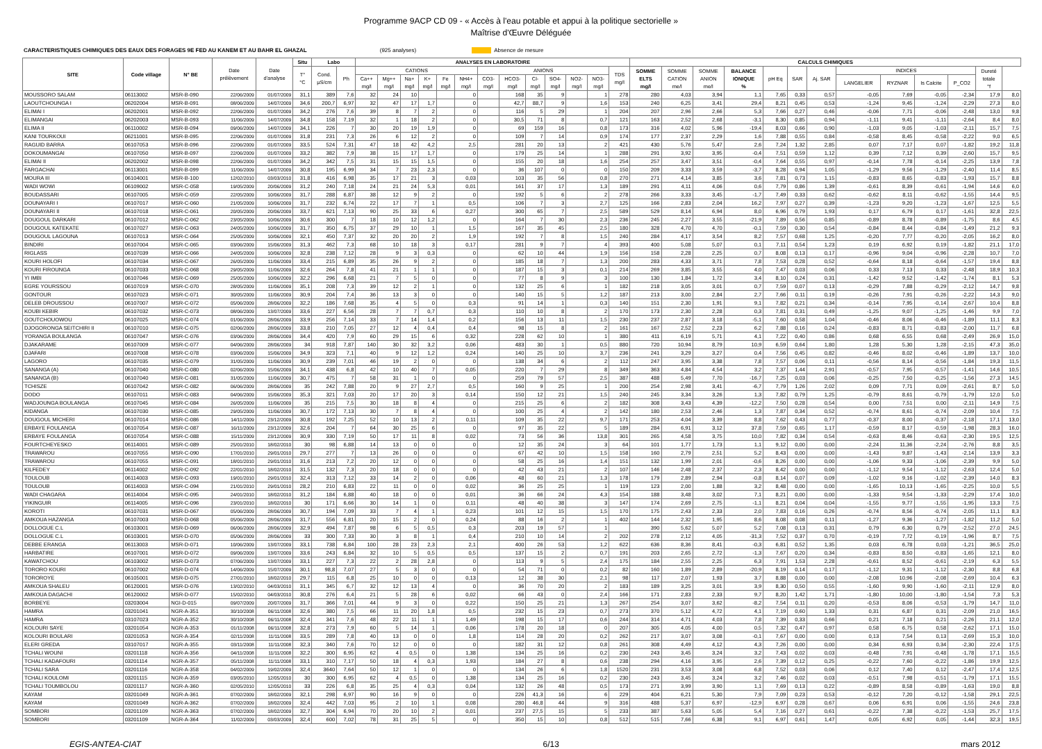Programme 9ACP CD 09 - « Accès à l'eau potable et appui à la politique sectorielle »
Maîtrise d'Œuvre Déléguée
CARACTERISTIQUES CHIMIQUES DES EAUX DES FORAGES 9E FED AU KANEM ET AU BAHR EL GHAZAL (925 analyses) Absence de mesure
| SITE | Code village | N° BE | Date prélèvement | Date d'analyse | Situ | Labo | | ANALYSES EN LABORATOIRE | | | | | | | | | | | | | CALCULS CHIMIQUES | | | | | | | | | | | | |
| --- | --- | --- | --- | --- | --- | --- | --- | --- | --- | --- | --- | --- | --- | --- | --- | --- | --- | --- | --- | --- | --- | --- | --- | --- | --- | --- | --- | --- | --- | --- | --- | --- | --- |
| | | | | | T° °C | Cond. µS/cm | Ph | CATIONS | | | | | | ANIONS | | | | | | TDS mg/l | SOMME ELTS mg/l | SOMME CATION me/l | SOMME ANION me/l | BALANCE IONIQUE % | pH Eq | SAR | Aj. SAR | INDICES | | | | Dureté totale °f | |
| | | | | | | | | Ca++ mg/l | Mg++ mg/l | Na+ mg/l | K+ mg/l | Fe mg/l | NH4+ mg/l | CO3- mg/l | HCO3- mg/l | Cl- mg/l | SO4- mg/l | NO2- mg/l | NO3- mg/l | | | | | | | | | LANGELIER | RYZNAR | Is Calcite | P_CO2 | | |
| MOUSSORO SALAM | 06113002 | MSR-B-090 | 22/06/2009 | 01/07/2009 | 31,1 | 389 | 7,6 | 32 | 24 | 10 | | | 0 | | 168 | 35 | 9 | | 1 | 278 | 280 | 4,03 | 3,94 | 1,1 | 7,65 | 0,33 | 0,57 | -0,05 | 7,69 | -0,05 | -2,34 | 17,9 | 8,0 |
| LAOUTCHOUNGA I | 06202004 | MSR-B-091 | 08/06/2009 | 14/07/2009 | 34,6 | 200,7 | 6,97 | 32 | 47 | 17 | 1,7 | | 0 | | 42,7 | 88,7 | 9 | | 1,6 | 153 | 240 | 6,25 | 3,41 | 29,4 | 8,21 | 0,45 | 0,53 | -1,24 | 9,45 | -1,24 | -2,29 | 27,3 | 8,0 |
| ELIMAI I | 06202001 | MSR-B-092 | 22/06/2009 | 01/07/2009 | 34,2 | 276 | 7,6 | 39 | 8 | 7 | 2 | | 0 | | 116 | 5 | 29 | | 1 | 204 | 207 | 2,96 | 2,66 | 5,3 | 7,66 | 0,27 | 0,46 | -0,06 | 7,71 | -0,06 | -2,48 | 13,0 | 9,8 |
| ELIMANGAI | 06202003 | MSR-B-093 | 11/06/2009 | 14/07/2009 | 34,8 | 158 | 7,19 | 32 | 1 | 18 | 2 | | 0 | | 30,5 | 71 | 8 | | 0,7 | 121 | 163 | 2,52 | 2,68 | -3,1 | 8,30 | 0,85 | 0,94 | -1,11 | 9,41 | -1,11 | -2,64 | 8,4 | 8,0 |
| ELIMA II | 06110002 | MSR-B-094 | 09/06/2009 | 14/07/2009 | 34,1 | 226 | 7 | 30 | 20 | 19 | 1,9 | | 0 | | 69 | 159 | 16 | | 0,8 | 173 | 316 | 4,02 | 5,96 | -19,4 | 8,03 | 0,66 | 0,90 | -1,03 | 9,05 | -1,03 | -2,11 | 15,7 | 7,5 |
| KANI TOURKOUI | 06211001 | MSR-B-095 | 22/06/2009 | 01/07/2009 | 31,8 | 231 | 7,3 | 26 | 6 | 12 | 2 | | 0 | | 109 | 7 | 14 | | 0,9 | 174 | 177 | 2,37 | 2,29 | 1,6 | 7,88 | 0,55 | 0,84 | -0,58 | 8,45 | -0,58 | -2,22 | 9,0 | 6,5 |
| RAGUID BARRA | 06107053 | MSR-B-096 | 22/06/2009 | 01/07/2009 | 33,5 | 524 | 7,31 | 47 | 18 | 42 | 4,2 | | 2,5 | | 281 | 20 | 13 | | 2 | 421 | 430 | 5,76 | 5,47 | 2,6 | 7,24 | 1,32 | 2,85 | 0,07 | 7,17 | 0,07 | -1,82 | 19,2 | 11,8 |
| DOKOUMANGAI | 06107050 | MSR-B-097 | 22/06/2009 | 01/07/2009 | 33,2 | 382 | 7,9 | 38 | 15 | 17 | 1,7 | | 0 | | 179 | 25 | 14 | | 1 | 288 | 291 | 3,92 | 3,95 | -0,4 | 7,51 | 0,59 | 1,12 | 0,39 | 7,12 | 0,39 | -2,60 | 15,7 | 9,5 |
| ELIMAI II | 06202002 | MSR-B-098 | 22/06/2009 | 01/07/2009 | 34,2 | 342 | 7,5 | 31 | 15 | 15 | 1,5 | | 0 | | 155 | 20 | 18 | | 1,6 | 254 | 257 | 3,47 | 3,51 | -0,4 | 7,64 | 0,55 | 0,97 | -0,14 | 7,78 | -0,14 | -2,25 | 13,9 | 7,8 |
| FARGACHAI | 06113001 | MSR-B-099 | 11/06/2009 | 14/07/2009 | 30,8 | 195 | 6,99 | 34 | 7 | 23 | 2,3 | | 0 | | 36 | 107 | 0 | | 0 | 150 | 209 | 3,33 | 3,59 | -3,7 | 8,28 | 0,94 | 1,05 | -1,29 | 9,56 | -1,29 | -2,40 | 11,4 | 8,5 |
| MOURA III | 06104001 | MSR-B-100 | 12/02/2010 | 03/03/2010 | 31,8 | 416 | 6,98 | 35 | 17 | 21 | 3 | | 0,03 | | 103 | 35 | 56 | | 0,8 | 270 | 271 | 4,14 | 3,85 | 3,6 | 7,81 | 0,73 | 1,15 | -0,83 | 8,65 | -0,83 | -1,93 | 15,7 | 8,8 |
| WADI WOWI | 06109002 | MSR-C-058 | 19/05/2009 | 20/06/2009 | 31,2 | 240 | 7,18 | 24 | 21 | 24 | 5,3 | | 0,01 | | 161 | 37 | 17 | | 1,3 | 189 | 291 | 4,11 | 4,06 | 0,6 | 7,79 | 0,86 | 1,39 | -0,61 | 8,39 | -0,61 | -1,94 | 14,6 | 6,0 |
| BOUDASSARI | 06107005 | MSR-C-059 | 22/05/2009 | 10/06/2009 | 31,7 | 288 | 6,87 | 38 | 12 | 9 | 2 | | 0 | | 192 | 5 | 6 | | 2 | 278 | 266 | 3,33 | 3,45 | -1,7 | 7,49 | 0,33 | 0,62 | -0,62 | 8,11 | -0,62 | -1,55 | 14,4 | 9,5 |
| DOUNAYARI I | 06107017 | MSR-C-060 | 21/05/2009 | 10/06/2009 | 31,7 | 232 | 6,74 | 22 | 17 | 7 | 1 | | 0,5 | | 106 | 7 | 3 | | 2,7 | 125 | 166 | 2,83 | 2,04 | 16,2 | 7,97 | 0,27 | 0,39 | -1,23 | 9,20 | -1,23 | -1,67 | 12,5 | 5,5 |
| DOUNAYARI II | 06107018 | MSR-C-061 | 20/05/2009 | 20/06/2009 | 33,7 | 621 | 7,13 | 90 | 25 | 33 | 6 | | 0,27 | | 300 | 65 | 7 | | 2,5 | 589 | 529 | 8,14 | 6,94 | 8,0 | 6,96 | 0,79 | 1,93 | 0,17 | 6,79 | 0,17 | -1,61 | 32,8 | 22,5 |
| DOUGOUL DARKARI | 06107012 | MSR-C-062 | 23/05/2009 | 10/06/2009 | 30,6 | 300 | 7 | 18 | 10 | 12 | 1,2 | | 0 | | 164 | 7 | 30 | | 2,3 | 236 | 245 | 2,27 | 3,55 | -21,9 | 7,89 | 0,56 | 0,85 | -0,89 | 8,78 | -0,89 | -1,75 | 8,6 | 4,5 |
| DOUGOUL KATEKATE | 06107027 | MSR-C-063 | 24/05/2009 | 10/06/2009 | 31,7 | 350 | 6,75 | 37 | 29 | 10 | 1 | | 1,5 | | 167 | 35 | 45 | | 2,5 | 180 | 328 | 4,70 | 4,70 | -0,1 | 7,59 | 0,30 | 0,54 | -0,84 | 8,44 | -0,84 | -1,49 | 21,2 | 9,3 |
| DOUGOUL LAGOUNA | 06107013 | MSR-C-064 | 25/05/2009 | 10/06/2009 | 32,1 | 450 | 7,37 | 32 | 20 | 20 | 2 | | 1,9 | | 192 | 7 | 8 | | 1,5 | 240 | 284 | 4,17 | 3,54 | 8,2 | 7,57 | 0,68 | 1,25 | -0,20 | 7,77 | -0,20 | -2,05 | 16,2 | 8,0 |
| BINDIRI | 06107004 | MSR-C-065 | 03/06/2009 | 15/06/2009 | 31,3 | 462 | 7,3 | 68 | 10 | 18 | 3 | | 0,17 | | 281 | 9 | 7 | | 4 | 393 | 400 | 5,08 | 5,07 | 0,1 | 7,11 | 0,54 | 1,23 | 0,19 | 6,92 | 0,19 | -1,82 | 21,1 | 17,0 |
| RIGLASS | 06107039 | MSR-C-066 | 24/05/2009 | 10/06/2009 | 32,8 | 238 | 7,12 | 28 | 9 | 3 | 0,3 | | 0 | | 62 | 10 | 44 | | 1,9 | 156 | 158 | 2,28 | 2,25 | 0,7 | 8,08 | 0,13 | 0,17 | -0,96 | 9,04 | -0,96 | -2,28 | 10,7 | 7,0 |
| KOURI HOLOFI | 06107034 | MSR-C-067 | 26/05/2009 | 11/06/2009 | 33,4 | 215 | 6,89 | 35 | 26 | 9 | 2 | | 0 | | 185 | 18 | 7 | | 1,3 | 200 | 283 | 4,33 | 3,71 | 7,8 | 7,53 | 0,28 | 0,52 | -0,64 | 8,18 | -0,64 | -1,57 | 19,4 | 8,8 |
| KOURI FIROUNGA | 06107033 | MSR-C-068 | 29/05/2009 | 11/06/2009 | 32,6 | 264 | 7,8 | 41 | 21 | 1 | 1 | | 0 | | 187 | 15 | 3 | | 0,1 | 214 | 269 | 3,85 | 3,55 | 4,0 | 7,47 | 0,03 | 0,06 | 0,33 | 7,13 | 0,33 | -2,48 | 18,9 | 10,3 |
| YI IMBI | 06107046 | MSR-C-069 | 25/05/2009 | 10/06/2009 | 32,2 | 296 | 6,68 | 21 | 7 | 5 | 0 | | 0 | | 77 | 8 | 9 | | 3 | 100 | 130 | 1,84 | 1,72 | 3,4 | 8,10 | 0,24 | 0,31 | -1,42 | 9,52 | -1,42 | -1,74 | 8,1 | 5,3 |
| EGRE YOURSSOU | 06107019 | MSR-C-070 | 28/05/2009 | 11/06/2009 | 35,1 | 208 | 7,3 | 39 | 12 | 2 | 1 | | 0 | | 132 | 25 | 6 | | 1 | 182 | 218 | 3,05 | 3,01 | 0,7 | 7,59 | 0,07 | 0,13 | -0,29 | 7,88 | -0,29 | -2,12 | 14,7 | 9,8 |
| GONTOUR | 06107023 | MSR-C-071 | 30/05/2009 | 11/06/2009 | 30,9 | 204 | 7,4 | 36 | 13 | 3 | 0 | | 0 | | 140 | 15 | 5 | | 1,2 | 187 | 213 | 3,00 | 2,84 | 2,7 | 7,66 | 0,11 | 0,19 | -0,26 | 7,91 | -0,26 | -2,22 | 14,3 | 9,0 |
| DELEB DROUSSOU | 06107007 | MSR-C-072 | 05/06/2009 | 28/06/2009 | 32,2 | 186 | 7,68 | 35 | 4 | 5 | 0 | | 0,3 | | 91 | 14 | 1 | | 0,3 | 140 | 151 | 2,30 | 1,91 | 9,1 | 7,82 | 0,21 | 0,34 | -0,14 | 7,95 | -0,14 | -2,67 | 10,4 | 8,8 |
| KOUBI KEBIR | 06107032 | MSR-C-073 | 08/06/2009 | 13/07/2009 | 33,6 | 227 | 6,56 | 28 | 7 | 7 | 0,7 | | 0,3 | | 110 | 10 | 8 | | 2 | 170 | 173 | 2,30 | 2,28 | 0,3 | 7,81 | 0,31 | 0,49 | -1,25 | 9,07 | -1,25 | -1,46 | 9,9 | 7,0 |
| GOUTCHOUOWOU | 06107025 | MSR-C-074 | 01/06/2009 | 28/06/2009 | 33,9 | 256 | 7,14 | 33 | 7 | 14 | 1,4 | | 0,2 | | 156 | 13 | 11 | | 1,5 | 230 | 237 | 2,87 | 3,18 | -5,1 | 7,60 | 0,58 | 1,04 | -0,46 | 8,06 | -0,46 | -1,89 | 11,1 | 8,3 |
| DJOGORONGA SEITCHIRI II | 06107010 | MSR-C-075 | 02/06/2009 | 28/06/2009 | 33,8 | 210 | 7,05 | 27 | 12 | 4 | 0,4 | | 0,4 | | 98 | 15 | 8 | | 2 | 161 | 167 | 2,52 | 2,23 | 6,2 | 7,88 | 0,16 | 0,24 | -0,83 | 8,71 | -0,83 | -2,00 | 11,7 | 6,8 |
| YORANGA BOULANGA | 06107047 | MSR-C-076 | 03/06/2009 | 28/06/2009 | 34,4 | 420 | 7,9 | 60 | 29 | 15 | 6 | | 0,32 | | 228 | 62 | 10 | | 1 | 380 | 411 | 6,19 | 5,71 | 4,1 | 7,22 | 0,40 | 0,86 | 0,68 | 6,55 | 0,68 | -2,49 | 26,9 | 15,0 |
| DJAKARAME | 06107009 | MSR-C-077 | 04/06/2009 | 28/06/2009 | 34 | 918 | 7,87 | 140 | 30 | 32 | 3,2 | | 0,06 | | 483 | 30 | 1 | | 0,5 | 880 | 720 | 10,94 | 8,79 | 10,9 | 6,59 | 0,64 | 1,80 | 1,28 | 5,30 | 1,28 | -2,15 | 47,3 | 35,0 |
| DJAFARI | 06107008 | MSR-C-078 | 03/06/2009 | 15/06/2009 | 34,9 | 323 | 7,1 | 40 | 9 | 12 | 1,2 | | 0,24 | | 140 | 25 | 10 | | 3,7 | 236 | 241 | 3,29 | 3,27 | 0,4 | 7,56 | 0,45 | 0,82 | -0,46 | 8,02 | -0,46 | -1,89 | 13,7 | 10,0 |
| LAGORO | 06107035 | MSR-C-079 | 31/05/2009 | 11/06/2009 | 30,9 | 239 | 7,01 | 46 | 19 | 2 | 0 | | 0 | | 138 | 34 | 6 | | 2 | 112 | 247 | 3,95 | 3,38 | 7,8 | 7,57 | 0,06 | 0,11 | -0,56 | 8,14 | -0,56 | -1,84 | 19,3 | 11,5 |
| SANANGA (A) | 06107040 | MSR-C-080 | 02/06/2009 | 15/06/2009 | 34,1 | 438 | 6,8 | 42 | 10 | 40 | 7 | | 0,05 | | 220 | 7 | 29 | | 8 | 349 | 363 | 4,84 | 4,54 | 3,2 | 7,37 | 1,44 | 2,91 | -0,57 | 7,95 | -0,57 | -1,41 | 14,6 | 10,5 |
| SANANGA (B) | 06107040 | MSR-C-081 | 31/05/2009 | 11/06/2009 | 30,7 | 475 | 7 | 58 | 31 | 1 | 0 | | 0 | | 259 | 79 | 57 | | 2,5 | 387 | 488 | 5,49 | 7,70 | -16,7 | 7,25 | 0,03 | 0,06 | -0,25 | 7,50 | -0,25 | -1,56 | 27,3 | 14,5 |
| TCHISZE | 06107042 | MSR-C-082 | 06/06/2009 | 28/06/2009 | 35 | 242 | 7,88 | 20 | 9 | 27 | 2,7 | | 0,5 | | 160 | 9 | 25 | | 1 | 200 | 254 | 2,98 | 3,41 | -6,7 | 7,79 | 1,26 | 2,02 | 0,09 | 7,71 | 0,09 | -2,61 | 8,7 | 5,0 |
| DODO | 06107011 | MSR-C-083 | 04/06/2009 | 15/06/2009 | 35,3 | 321 | 7,03 | 20 | 17 | 20 | 3 | | 0,14 | | 150 | 12 | 21 | | 1,5 | 240 | 245 | 3,34 | 3,26 | 1,3 | 7,82 | 0,79 | 1,25 | -0,79 | 8,61 | -0,79 | -1,79 | 12,0 | 5,0 |
| WADJOUNGA BOULANGA | 06107045 | MSR-C-084 | 26/05/2009 | 11/06/2009 | 35 | 215 | 7,5 | 30 | 18 | 8 | 4 | | 0 | | 215 | 25 | 6 | | 2 | 182 | 308 | 3,43 | 4,39 | -12,2 | 7,50 | 0,28 | 0,54 | 0,00 | 7,51 | 0,00 | -2,11 | 14,9 | 7,5 |
| KIDANGA | 06107030 | MSR-C-085 | 29/05/2009 | 11/06/2009 | 30,7 | 172 | 7,13 | 30 | 7 | 8 | 4 | | 0 | | 100 | 25 | 4 | | 2 | 142 | 180 | 2,53 | 2,46 | 1,3 | 7,87 | 0,34 | 0,52 | -0,74 | 8,61 | -0,74 | -2,09 | 10,4 | 7,5 |
| DOUGOUL MICHERI | 06107014 | MSR-C-086 | 14/11/2009 | 23/12/2009 | 30,8 | 192 | 7,25 | 52 | 10 | 13 | 2 | | 0,11 | | 109 | 35 | 22 | | 9,7 | 171 | 253 | 4,04 | 3,39 | 8,8 | 7,62 | 0,43 | 0,77 | -0,37 | 8,00 | -0,37 | -2,18 | 17,1 | 13,0 |
| ERBAYE FOULANGA | 06107054 | MSR-C-087 | 16/11/2009 | 23/12/2009 | 32,6 | 204 | 7 | 64 | 30 | 25 | 6 | | 0 | | 97 | 35 | 22 | | 5 | 189 | 284 | 6,91 | 3,12 | 37,8 | 7,59 | 0,65 | 1,17 | -0,59 | 8,17 | -0,59 | -1,98 | 28,3 | 16,0 |
| ERBAYE FOULANGA | 06107054 | MSR-C-088 | 15/11/2009 | 23/12/2009 | 30,9 | 330 | 7,19 | 50 | 17 | 11 | 8 | | 0,02 | | 73 | 56 | 36 | | 13,8 | 301 | 265 | 4,58 | 3,75 | 10,0 | 7,82 | 0,34 | 0,54 | -0,63 | 8,46 | -0,63 | -2,30 | 19,5 | 12,5 |
| FOURTCHEYESKO | 06114001 | MSR-C-089 | 25/01/2010 | 18/02/2010 | 30 | 98 | 6,88 | 14 | 13 | 0 | 0 | | 0 | | 12 | 35 | 24 | | 3 | 64 | 101 | 1,77 | 1,73 | 1,1 | 9,12 | 0,00 | 0,00 | -2,24 | 11,36 | -2,24 | -2,76 | 8,8 | 3,5 |
| TRAWAROU | 06107055 | MSR-C-090 | 17/01/2010 | 29/01/2010 | 29,7 | 277 | 7 | 13 | 26 | 0 | 0 | | 0 | | 67 | 42 | 10 | | 1,5 | 158 | 160 | 2,79 | 2,51 | 5,2 | 8,43 | 0,00 | 0,00 | -1,43 | 9,87 | -1,43 | -2,14 | 13,9 | 3,3 |
| TRAWAROU | 06107055 | MSR-C-091 | 18/01/2010 | 29/01/2010 | 31,6 | 213 | 7,2 | 20 | 12 | 0 | 0 | | 0 | | 58 | 25 | 16 | | 1,4 | 151 | 132 | 1,99 | 2,01 | -0,6 | 8,26 | 0,00 | 0,00 | -1,06 | 9,33 | -1,06 | -2,39 | 9,9 | 5,0 |
| KILFEDEY | 06114002 | MSR-C-092 | 22/01/2010 | 18/02/2010 | 31,5 | 132 | 7,3 | 20 | 18 | 0 | 0 | | 0 | | 42 | 43 | 21 | | 2 | 107 | 146 | 2,48 | 2,37 | 2,3 | 8,42 | 0,00 | 0,00 | -1,12 | 9,54 | -1,12 | -2,63 | 12,4 | 5,0 |
| TOULOUB | 06114003 | MSR-C-093 | 19/01/2010 | 29/01/2010 | 32,4 | 313 | 7,12 | 33 | 14 | 2 | 0 | | 0,06 | | 48 | 60 | 21 | | 1,3 | 178 | 179 | 2,89 | 2,94 | -0,8 | 8,14 | 0,07 | 0,09 | -1,02 | 9,16 | -1,02 | -2,39 | 14,0 | 8,3 |
| TOULOUB | 06114003 | MSR-C-094 | 21/01/2010 | 29/01/2010 | 28,2 | 210 | 6,83 | 22 | 11 | 0 | 0 | | 0,02 | | 36 | 25 | 25 | | 1 | 119 | 123 | 2,00 | 1,88 | 3,2 | 8,48 | 0,00 | 0,00 | -1,65 | 10,13 | -1,65 | -2,25 | 10,0 | 5,5 |
| WADI CHAGARA | 06114004 | MSR-C-095 | 24/01/2010 | 18/02/2010 | 31,2 | 184 | 6,88 | 40 | 18 | 0 | 0 | | 0,01 | | 36 | 66 | 24 | | 4,3 | 154 | 188 | 3,48 | 3,02 | 7,1 | 8,21 | 0,00 | 0,00 | -1,33 | 9,54 | -1,33 | -2,29 | 17,4 | 10,0 |
| YIKINGUIR | 06114005 | MSR-C-096 | 23/01/2010 | 18/02/2010 | 30 | 171 | 6,66 | 30 | 14 | 1 | 0 | | 0,11 | | 48 | 40 | 38 | | 3 | 147 | 174 | 2,69 | 2,75 | -1,1 | 8,21 | 0,04 | 0,04 | -1,55 | 9,77 | -1,55 | -1,95 | 13,3 | 7,5 |
| KOROTI | 06107031 | MSR-D-067 | 05/06/2009 | 28/06/2009 | 30,7 | 194 | 7,09 | 33 | 7 | 4 | 1 | | 0,23 | | 101 | 12 | 15 | | 1,5 | 170 | 175 | 2,43 | 2,33 | 2,0 | 7,83 | 0,16 | 0,26 | -0,74 | 8,56 | -0,74 | -2,05 | 11,1 | 8,3 |
| AMKOUA HAZANGA | 06107003 | MSR-D-068 | 05/06/2009 | 28/06/2009 | 31,7 | 556 | 6,81 | 20 | 15 | 2 | 0 | | 0,24 | | 88 | 16 | 2 | | 1 | 402 | 144 | 2,32 | 1,95 | 8,6 | 8,08 | 0,08 | 0,11 | -1,27 | 9,36 | -1,27 | -1,82 | 11,2 | 5,0 |
| DOLLOGUE C.L | 06103001 | MSR-D-069 | 06/06/2009 | 28/06/2009 | 32,9 | 494 | 7,87 | 98 | 6 | 5 | 0,5 | | 0,3 | | 203 | 19 | 57 | | 1 | | 390 | 5,62 | 5,07 | 5,2 | 7,08 | 0,13 | 0,31 | 0,79 | 6,30 | 0,79 | -2,52 | 27,0 | 24,5 |
| DOLLOGUE C.L | 06103001 | MSR-D-070 | 05/06/2009 | 28/06/2009 | 33 | 300 | 7,33 | 30 | 3 | 8 | 1 | | 0,4 | | 210 | 10 | 14 | | 2 | 202 | 278 | 2,12 | 4,05 | -31,3 | 7,52 | 0,37 | 0,70 | -0,19 | 7,72 | -0,19 | -1,96 | 8,7 | 7,5 |
| DEBBE ERANGA | 06113003 | MSR-D-071 | 10/06/2009 | 13/07/2009 | 33,1 | 738 | 6,84 | 100 | 28 | 23 | 2,3 | | 2,1 | | 400 | 26 | 53 | | 1,2 | 622 | 636 | 8,36 | 8,41 | -0,3 | 6,81 | 0,52 | 1,35 | 0,03 | 6,78 | 0,03 | -1,21 | 36,5 | 25,0 |
| HARBATIRE | 06107001 | MSR-D-072 | 09/06/2009 | 13/07/2009 | 33,6 | 243 | 6,84 | 32 | 10 | 5 | 0,5 | | 0,5 | | 137 | 15 | 2 | | 0,7 | 191 | 203 | 2,65 | 2,72 | -1,3 | 7,67 | 0,20 | 0,34 | -0,83 | 8,50 | -0,83 | -1,65 | 12,1 | 8,0 |
| KAWATCHOU | 06103002 | MSR-D-073 | 07/06/2009 | 13/07/2009 | 33,1 | 227 | 7,3 | 22 | 2 | 28 | 2,8 | | 0 | | 113 | 9 | 5 | | 2,4 | 175 | 184 | 2,55 | 2,25 | 6,3 | 7,91 | 1,53 | 2,28 | -0,61 | 8,52 | -0,61 | -2,19 | 6,3 | 5,5 |
| TORORO KOURI | 06107002 | MSR-D-074 | 14/06/2009 | 15/07/2009 | 30,1 | 98,8 | 7,07 | 27 | 5 | 3 | 0 | | 0 | | 54 | 71 | 0 | | 0,2 | 82 | 160 | 1,89 | 2,89 | -20,9 | 8,19 | 0,14 | 0,17 | -1,12 | 9,31 | -1,12 | -2,30 | 8,8 | 6,8 |
| TOROROYE | 06105001 | MSR-D-075 | 27/01/2010 | 18/02/2010 | 29,7 | 115 | 6,8 | 25 | 10 | 0 | 0 | | 0,13 | | 12 | 38 | 30 | | 2,1 | 98 | 117 | 2,07 | 1,93 | 3,7 | 8,88 | 0,00 | 0,00 | -2,08 | 10,96 | -2,08 | -2,69 | 10,4 | 6,3 |
| AMKOUA SHALEU | 06120001 | MSR-D-076 | 13/02/2010 | 04/03/2010 | 31,1 | 345 | 6,7 | 32 | 12 | 13 | 4 | | 0 | | 36 | 70 | 20 | | 2 | 183 | 189 | 3,25 | 3,01 | 3,9 | 8,30 | 0,50 | 0,55 | -1,60 | 9,90 | -1,60 | -2,11 | 12,9 | 8,0 |
| AMKOUA DAGACHI | 06120002 | MSR-D-077 | 15/02/2010 | 04/03/2010 | 30,8 | 276 | 6,4 | 21 | 5 | 28 | 6 | | 0,02 | | 66 | 43 | 0 | | 2,4 | 166 | 171 | 2,83 | 2,33 | 9,7 | 8,20 | 1,42 | 1,71 | -1,80 | 10,00 | -1,80 | -1,54 | 7,3 | 5,3 |
| BORBEYE | 03203004 | NGI-D-015 | 09/07/2009 | 20/07/2009 | 31,7 | 366 | 7,01 | 44 | 9 | 3 | 0 | | 0,22 | | 150 | 25 | 21 | | 1,3 | 267 | 254 | 3,07 | 3,62 | -8,2 | 7,54 | 0,11 | 0,20 | -0,53 | 8,06 | -0,53 | -1,79 | 14,7 | 11,0 |
| HAMRA | 03201041 | NGR-A-351 | 30/10/2008 | 06/11/2008 | 32,6 | 380 | 7,5 | 66 | 11 | 20 | 1,8 | | 0,5 | | 232 | 15 | 23 | | 0,7 | 273 | 370 | 5,12 | 4,72 | 4,1 | 7,19 | 0,60 | 1,33 | 0,31 | 6,87 | 0,31 | -2,09 | 21,0 | 16,5 |
| HAMRA | 03107023 | NGR-A-352 | 30/10/2008 | 06/11/2008 | 32,4 | 341 | 7,6 | 48 | 22 | 11 | 1 | | 1,49 | | 198 | 15 | 17 | | 0,6 | 244 | 314 | 4,71 | 4,03 | 7,8 | 7,39 | 0,33 | 0,66 | 0,21 | 7,18 | 0,21 | -2,26 | 21,1 | 12,0 |
| KOLOURI SAYE | 03201054 | NGR-A-353 | 01/11/2008 | 06/11/2008 | 32,8 | 273 | 7,9 | 60 | 5 | 14 | 1 | | 0,06 | | 178 | 20 | 18 | | 0 | 207 | 305 | 4,05 | 4,00 | 0,5 | 7,32 | 0,47 | 0,97 | 0,58 | 6,75 | 0,58 | -2,62 | 17,1 | 15,0 |
| KOLOURI BOULARI | 03201053 | NGR-A-354 | 02/11/2008 | 11/11/2008 | 33,5 | 289 | 7,8 | 40 | 13 | 0 | 0 | | 1,8 | | 114 | 28 | 20 | | 0,2 | 262 | 217 | 3,07 | 3,08 | -0,1 | 7,67 | 0,00 | 0,00 | 0,13 | 7,54 | 0,13 | -2,69 | 15,3 | 10,0 |
| ELERI GREDA | 03107017 | NGR-A-355 | 03/11/2008 | 11/11/2008 | 32,3 | 340 | 7,6 | 70 | 12 | 0 | 0 | | 0 | | 182 | 31 | 12 | | 0,8 | 261 | 308 | 4,49 | 4,12 | 4,3 | 7,26 | 0,00 | 0,00 | 0,34 | 6,93 | 0,34 | -2,30 | 22,4 | 17,5 |
| TCHALI WOUNI | 03201118 | NGR-A-356 | 04/11/2008 | 11/11/2008 | 32,2 | 300 | 6,95 | 62 | 4 | 0,5 | 0 | | 1,38 | | 134 | 25 | 16 | | 0,2 | 230 | 243 | 3,45 | 3,24 | 3,2 | 7,43 | 0,02 | 0,03 | -0,48 | 7,91 | -0,48 | -1,78 | 17,1 | 15,5 |
| TCHALI KADAFOURI | 03201114 | NGR-A-357 | 05/11/2008 | 11/11/2008 | 33,1 | 310 | 7,17 | 50 | 18 | 4 | 0,3 | | 1,93 | | 184 | 27 | 8 | | 0,6 | 238 | 294 | 4,16 | 3,95 | 2,6 | 7,39 | 0,12 | 0,25 | -0,22 | 7,60 | -0,22 | -1,86 | 19,9 | 12,5 |
| TCHALI SARA | 03201116 | NGR-A-358 | 04/02/2009 | 19/02/2009 | 32,4 | 3640 | 7,64 | 50 | 12 | 1 | 0 | | 0 | | 134 | 26 | 6 | | 1,8 | 1520 | 231 | 3,53 | 3,08 | 6,8 | 7,52 | 0,03 | 0,06 | 0,12 | 7,40 | 0,12 | -2,47 | 17,4 | 12,5 |
| TCHALI KOULOMI | 03201115 | NGR-A-359 | 03/05/2010 | 12/05/2010 | 30 | 300 | 6,95 | 62 | 4 | 0,5 | 0 | | 1,38 | | 134 | 25 | 16 | | 0,2 | 230 | 243 | 3,45 | 3,24 | 3,2 | 7,46 | 0,02 | 0,03 | -0,51 | 7,98 | -0,51 | -1,79 | 17,1 | 15,5 |
| TCHALI TOUMBOLOU | 03201117 | NGR-A-360 | 02/05/2010 | 12/05/2010 | 33 | 226 | 6,8 | 35 | 25 | 4 | 0,3 | | 0,04 | | 132 | 26 | 48 | | 0,5 | 173 | 271 | 3,99 | 3,90 | 1,1 | 7,69 | 0,13 | 0,22 | -0,89 | 8,58 | -0,89 | -1,63 | 19,0 | 8,8 |
| KAYAM | 03201049 | NGR-A-361 | 07/02/2009 | 18/02/2009 | 32,1 | 298 | 6,97 | 90 | 16 | 9 | 0 | | 0 | | 226 | 41,3 | 16 | | 6 | 229 | 404 | 6,21 | 5,30 | 7,9 | 7,09 | 0,23 | 0,53 | -0,12 | 7,20 | -0,12 | -1,58 | 29,1 | 22,5 |
| KAYAM | 03201049 | NGR-A-362 | 07/02/2009 | 18/02/2009 | 32,4 | 442 | 7,03 | 95 | 2 | 10 | 1 | | 0,08 | | 280 | 46,8 | 44 | | 9 | 316 | 488 | 5,37 | 6,97 | -12,9 | 6,97 | 0,28 | 0,67 | 0,06 | 6,91 | 0,06 | -1,55 | 24,6 | 23,8 |
| SOMBORI | 03201109 | NGR-A-363 | 07/02/2009 | 18/02/2009 | 32,7 | 304 | 6,94 | 70 | 20 | 10 | 2 | | 0,01 | | 237 | 27,5 | 15 | | 5 | 233 | 387 | 5,63 | 5,05 | 5,4 | 7,16 | 0,27 | 0,61 | -0,22 | 7,38 | -0,22 | -1,53 | 25,7 | 17,5 |
| SOMBORI | 03201109 | NGR-A-364 | 11/02/2009 | 03/03/2009 | 32,4 | 600 | 7,02 | 78 | 31 | 25 | 5 | | 0 | | 350 | 15 | 10 | | 0,8 | 512 | 515 | 7,66 | 6,38 | 9,1 | 6,97 | 0,61 | 1,47 | 0,05 | 6,92 | 0,05 | -1,44 | 32,3 | 19,5 |
EGIS-ANTEA-CIAT 6/13 mars 2012